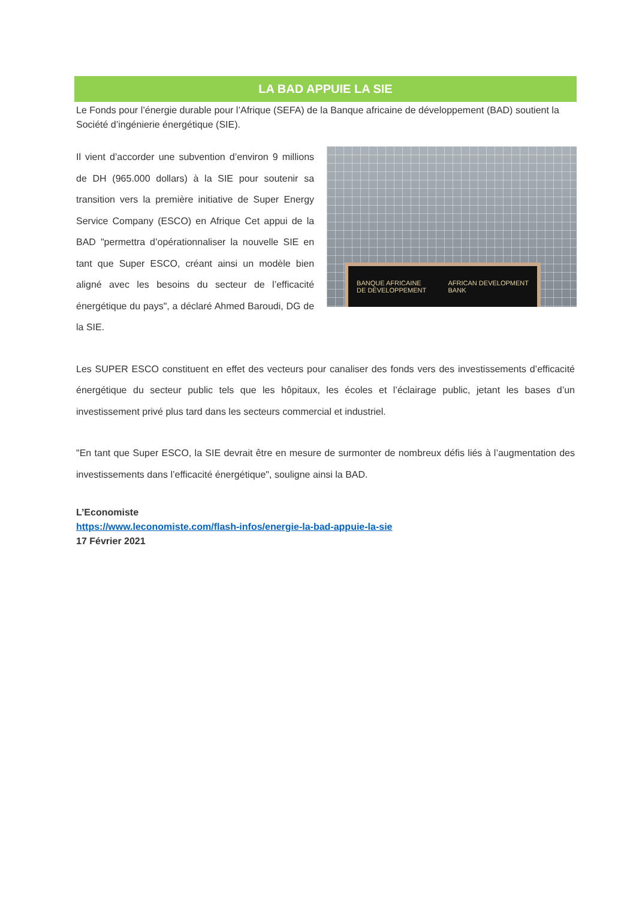LA BAD APPUIE LA SIE
Le Fonds pour l’énergie durable pour l’Afrique (SEFA) de la Banque africaine de développement (BAD) soutient la Société d’ingénierie énergétique (SIE).
Il vient d’accorder une subvention d’environ 9 millions de DH (965.000 dollars) à la SIE pour soutenir sa transition vers la première initiative de Super Energy Service Company (ESCO) en Afrique Cet appui de la BAD "permettra d’opérationnaliser la nouvelle SIE en tant que Super ESCO, créant ainsi un modèle bien aligné avec les besoins du secteur de l’efficacité énergétique du pays", a déclaré Ahmed Baroudi, DG de la SIE.
BANQUE AFRICAINE
DE DÉVELOPPEMENT AFRICAN DEVELOPMENT
BANK
Les SUPER ESCO constituent en effet des vecteurs pour canaliser des fonds vers des investissements d’efficacité énergétique du secteur public tels que les hôpitaux, les écoles et l’éclairage public, jetant les bases d’un investissement privé plus tard dans les secteurs commercial et industriel.
"En tant que Super ESCO, la SIE devrait être en mesure de surmonter de nombreux défis liés à l’augmentation des investissements dans l’efficacité énergétique", souligne ainsi la BAD.
L’Economiste
https://www.leconomiste.com/flash-infos/energie-la-bad-appuie-la-sie
17 Février 2021